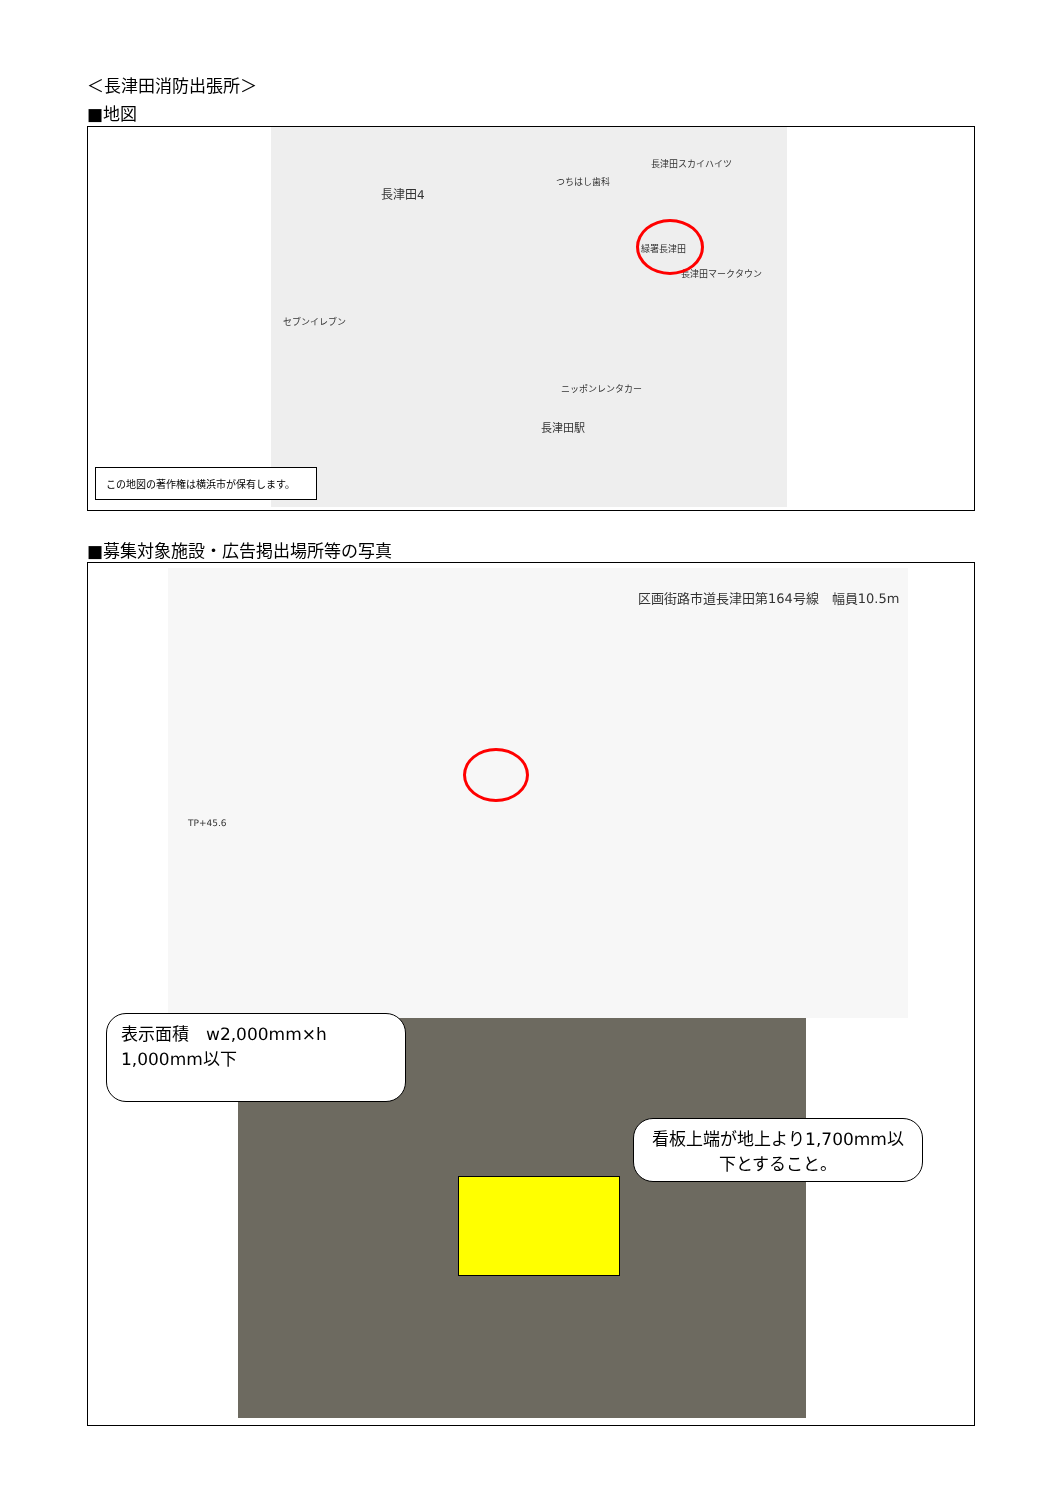＜長津田消防出張所＞
■地図
長津田4
長津田スカイハイツ
つちはし歯科
緑署長津田
長津田マークタウン
セブンイレブン
ニッポンレンタカー
長津田駅
この地図の著作権は横浜市が保有します。
■募集対象施設・広告掲出場所等の写真
区画街路市道長津田第164号線　幅員10.5m
TP+45.6
表示面積　w2,000mm×h 1,000mm以下
看板上端が地上より1,700mm以下とすること。